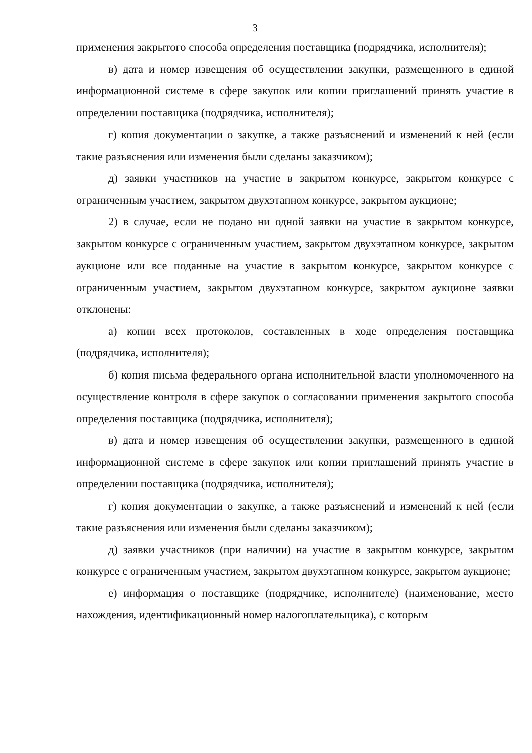3
применения закрытого способа определения поставщика (подрядчика, исполнителя);
в) дата и номер извещения об осуществлении закупки, размещенного в единой информационной системе в сфере закупок или копии приглашений принять участие в определении поставщика (подрядчика, исполнителя);
г) копия документации о закупке, а также разъяснений и изменений к ней (если такие разъяснения или изменения были сделаны заказчиком);
д) заявки участников на участие в закрытом конкурсе, закрытом конкурсе с ограниченным участием, закрытом двухэтапном конкурсе, закрытом аукционе;
2) в случае, если не подано ни одной заявки на участие в закрытом конкурсе, закрытом конкурсе с ограниченным участием, закрытом двухэтапном конкурсе, закрытом аукционе или все поданные на участие в закрытом конкурсе, закрытом конкурсе с ограниченным участием, закрытом двухэтапном конкурсе, закрытом аукционе заявки отклонены:
а) копии всех протоколов, составленных в ходе определения поставщика (подрядчика, исполнителя);
б) копия письма федерального органа исполнительной власти уполномоченного на осуществление контроля в сфере закупок о согласовании применения закрытого способа определения поставщика (подрядчика, исполнителя);
в) дата и номер извещения об осуществлении закупки, размещенного в единой информационной системе в сфере закупок или копии приглашений принять участие в определении поставщика (подрядчика, исполнителя);
г) копия документации о закупке, а также разъяснений и изменений к ней (если такие разъяснения или изменения были сделаны заказчиком);
д) заявки участников (при наличии) на участие в закрытом конкурсе, закрытом конкурсе с ограниченным участием, закрытом двухэтапном конкурсе, закрытом аукционе;
е) информация о поставщике (подрядчике, исполнителе) (наименование, место нахождения, идентификационный номер налогоплательщика), с которым